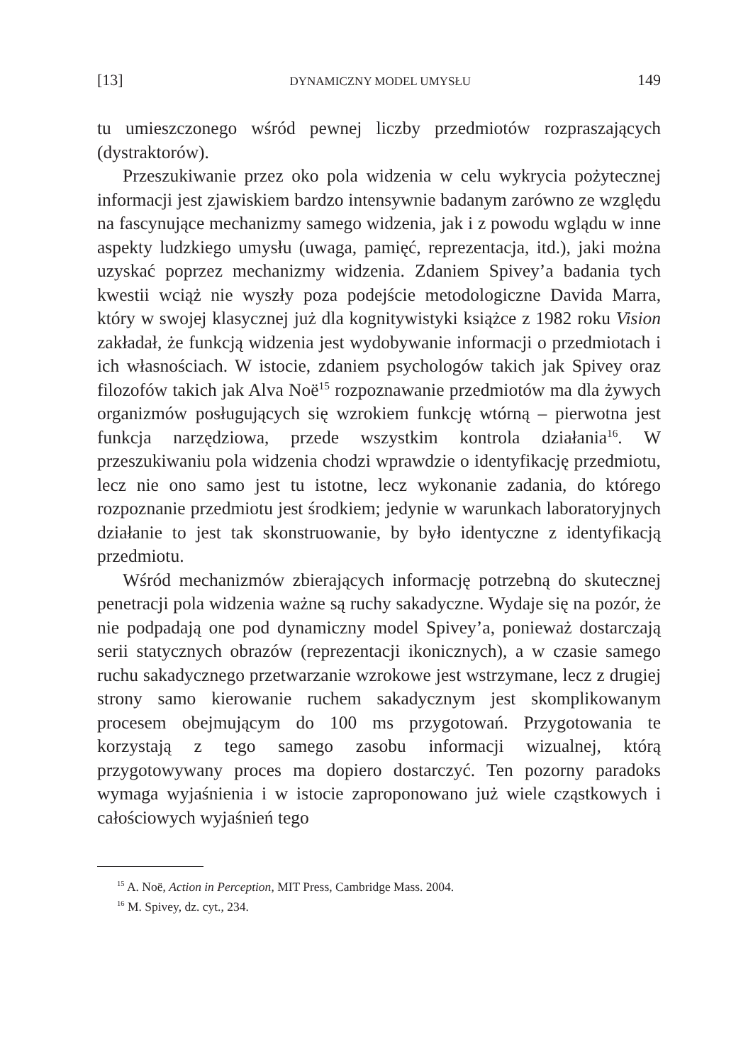[13] DYNAMICZNY MODEL UMYSŁU 149
tu umieszczonego wśród pewnej liczby przedmiotów rozpraszających (dystraktorów).
Przeszukiwanie przez oko pola widzenia w celu wykrycia pożytecznej informacji jest zjawiskiem bardzo intensywnie badanym zarówno ze względu na fascynujące mechanizmy samego widzenia, jak i z powodu wglądu w inne aspekty ludzkiego umysłu (uwaga, pamięć, reprezentacja, itd.), jaki można uzyskać poprzez mechanizmy widzenia. Zdaniem Spivey’a badania tych kwestii wciąż nie wyszły poza podejście metodologiczne Davida Marra, który w swojej klasycznej już dla kognitywistyki książce z 1982 roku Vision zakładał, że funkcją widzenia jest wydobywanie informacji o przedmiotach i ich własnościach. W istocie, zdaniem psychologów takich jak Spivey oraz filozofów takich jak Alva Noë<sup>15</sup> rozpoznawanie przedmiotów ma dla żywych organizmów posługujących się wzrokiem funkcję wtórną – pierwotna jest funkcja narzędziowa, przede wszystkim kontrola działania<sup>16</sup>. W przeszukiwaniu pola widzenia chodzi wprawdzie o identyfikację przedmiotu, lecz nie ono samo jest tu istotne, lecz wykonanie zadania, do którego rozpoznanie przedmiotu jest środkiem; jedynie w warunkach laboratoryjnych działanie to jest tak skonstruowanie, by było identyczne z identyfikacją przedmiotu.
Wśród mechanizmów zbierających informację potrzebną do skutecznej penetracji pola widzenia ważne są ruchy sakadyczne. Wydaje się na pozór, że nie podpadają one pod dynamiczny model Spivey’a, ponieważ dostarczają serii statycznych obrazów (reprezentacji ikonicznych), a w czasie samego ruchu sakadycznego przetwarzanie wzrokowe jest wstrzymane, lecz z drugiej strony samo kierowanie ruchem sakadycznym jest skomplikowanym procesem obejmującym do 100 ms przygotowań. Przygotowania te korzystają z tego samego zasobu informacji wizualnej, którą przygotowywany proces ma dopiero dostarczyć. Ten pozorny paradoks wymaga wyjaśnienia i w istocie zaproponowano już wiele cząstkowych i całościowych wyjaśnień tego
<sup>15</sup> A. Noë, Action in Perception, MIT Press, Cambridge Mass. 2004.
<sup>16</sup> M. Spivey, dz. cyt., 234.